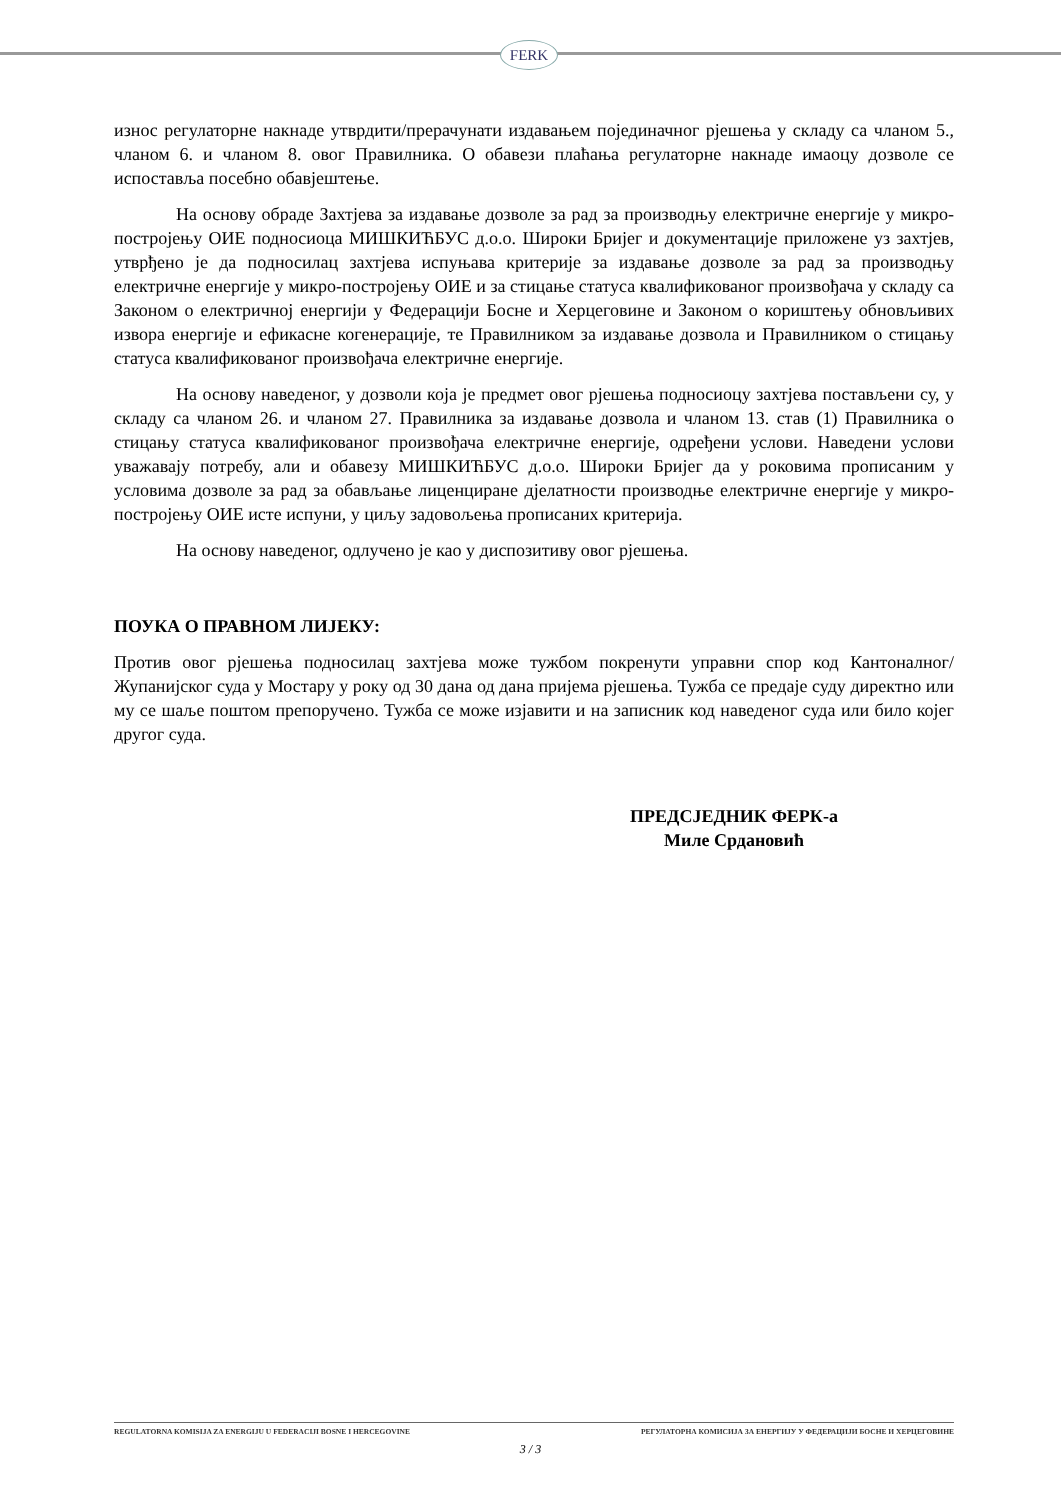FERK
износ регулаторне накнаде утврдити/прерачунати издавањем појединачног рјешења у складу са чланом 5., чланом 6. и чланом 8. овог Правилника. О обавези плаћања регулаторне накнаде имаоцу дозволе се испоставља посебно обавјештење.
На основу обраде Захтјева за издавање дозволе за рад за производњу електричне енергије у микро-постројењу ОИЕ подносиоца МИШКИЋБУС д.о.о. Широки Бријег и документације приложене уз захтјев, утврђено је да подносилац захтјева испуњава критерије за издавање дозволе за рад за производњу електричне енергије у микро-постројењу ОИЕ и за стицање статуса квалификованог произвођача у складу са Законом о електричној енергији у Федерацији Босне и Херцеговине и Законом о кориштењу обновљивих извора енергије и ефикасне когенерације, те Правилником за издавање дозвола и Правилником о стицању статуса квалификованог произвођача електричне енергије.
На основу наведеног, у дозволи која је предмет овог рјешења подносиоцу захтјева постављени су, у складу са чланом 26. и чланом 27. Правилника за издавање дозвола и чланом 13. став (1) Правилника о стицању статуса квалификованог произвођача електричне енергије, одређени услови. Наведени услови уважавају потребу, али и обавезу МИШКИЋБУС д.о.о. Широки Бријег да у роковима прописаним у условима дозволе за рад за обављање лиценциране дјелатности производње електричне енергије у микро-постројењу ОИЕ исте испуни, у циљу задовољења прописаних критерија.
На основу наведеног, одлучено је као у диспозитиву овог рјешења.
ПОУКА О ПРАВНОМ ЛИЈЕКУ:
Против овог рјешења подносилац захтјева може тужбом покренути управни спор код Кантоналног/Жупанијског суда у Мостару у року од 30 дана од дана пријема рјешења. Тужба се предаје суду директно или му се шаље поштом препоручено. Тужба се може изјавити и на записник код наведеног суда или било којег другог суда.
ПРЕДСЈЕДНИК ФЕРК-а
Миле Срдановић
REGULATORNA KOMISIJA ZA ENERGIJU U FEDERACIJI BOSNE I HERCEGOVINE РЕГУЛАТОРНА КОМИСИЈА ЗА ЕНЕРГИЈУ У ФЕДЕРАЦИЈИ БОСНЕ И ХЕРЦЕГОВИНЕ
3 / 3